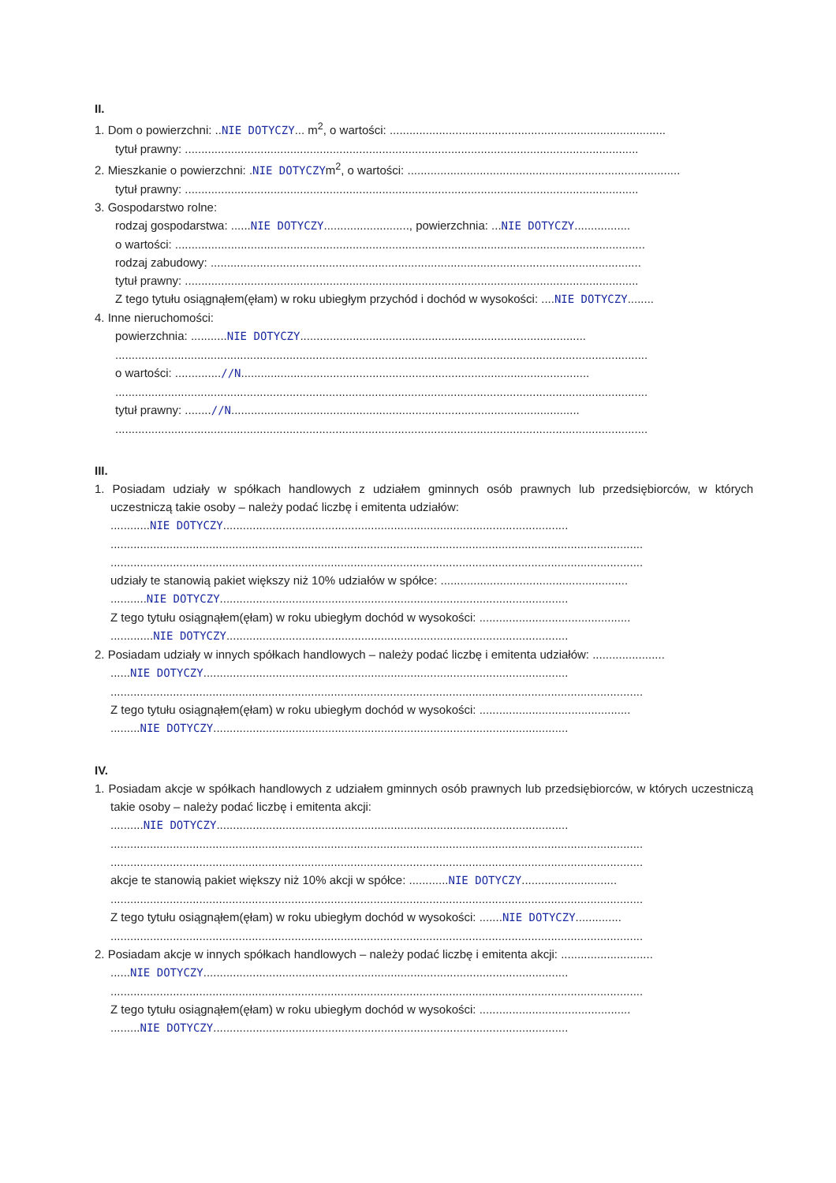II.
1. Dom o powierzchni: ..NIE DOTYCZY... m<sup>2</sup>, o wartości: ....................................................................................
tytuł prawny: ..........................................................................................................................................
2. Mieszkanie o powierzchni: .NIE DOTYCZYm<sup>2</sup>, o wartości: ...................................................................................
tytuł prawny: ..........................................................................................................................................
3. Gospodarstwo rolne:
rodzaj gospodarstwa: ......NIE DOTYCZY.........................., powierzchnia: ...NIE DOTYCZY.................
o wartości: ...............................................................................................................................................
rodzaj zabudowy: ...................................................................................................................................
tytuł prawny: ..........................................................................................................................................
Z tego tytułu osiągnąłem(ęłam) w roku ubiegłym przychód i dochód w wysokości: ....NIE DOTYCZY........
4. Inne nieruchomości:
powierzchnia: ...........NIE DOTYCZY.......................................................................................
..................................................................................................................................................................
o wartości: ..............//N..........................................................................................................
..................................................................................................................................................................
tytuł prawny: ........//N..........................................................................................................
..................................................................................................................................................................
III.
1. Posiadam udziały w spółkach handlowych z udziałem gminnych osób prawnych lub przedsiębiorców, w których uczestniczą takie osoby – należy podać liczbę i emitenta udziałów:
............NIE DOTYCZY.........................................................................................................
..................................................................................................................................................................
..................................................................................................................................................................
udziały te stanowią pakiet większy niż 10% udziałów w spółce: .........................................................
...........NIE DOTYCZY..........................................................................................................
Z tego tytułu osiągnąłem(ęłam) w roku ubiegłym dochód w wysokości: ..............................................
.............NIE DOTYCZY........................................................................................................
2. Posiadam udziały w innych spółkach handlowych – należy podać liczbę i emitenta udziałów: ......................
......NIE DOTYCZY...............................................................................................................
..................................................................................................................................................................
Z tego tytułu osiągnąłem(ęłam) w roku ubiegłym dochód w wysokości: ..............................................
.........NIE DOTYCZY............................................................................................................
IV.
1. Posiadam akcje w spółkach handlowych z udziałem gminnych osób prawnych lub przedsiębiorców, w których uczestniczą takie osoby – należy podać liczbę i emitenta akcji:
..........NIE DOTYCZY...........................................................................................................
..................................................................................................................................................................
..................................................................................................................................................................
akcje te stanowią pakiet większy niż 10% akcji w spółce: ............NIE DOTYCZY.............................
..................................................................................................................................................................
Z tego tytułu osiągnąłem(ęłam) w roku ubiegłym dochód w wysokości: .......NIE DOTYCZY..............
..................................................................................................................................................................
2. Posiadam akcje w innych spółkach handlowych – należy podać liczbę i emitenta akcji: ............................
......NIE DOTYCZY...............................................................................................................
..................................................................................................................................................................
Z tego tytułu osiągnąłem(ęłam) w roku ubiegłym dochód w wysokości: ..............................................
.........NIE DOTYCZY............................................................................................................